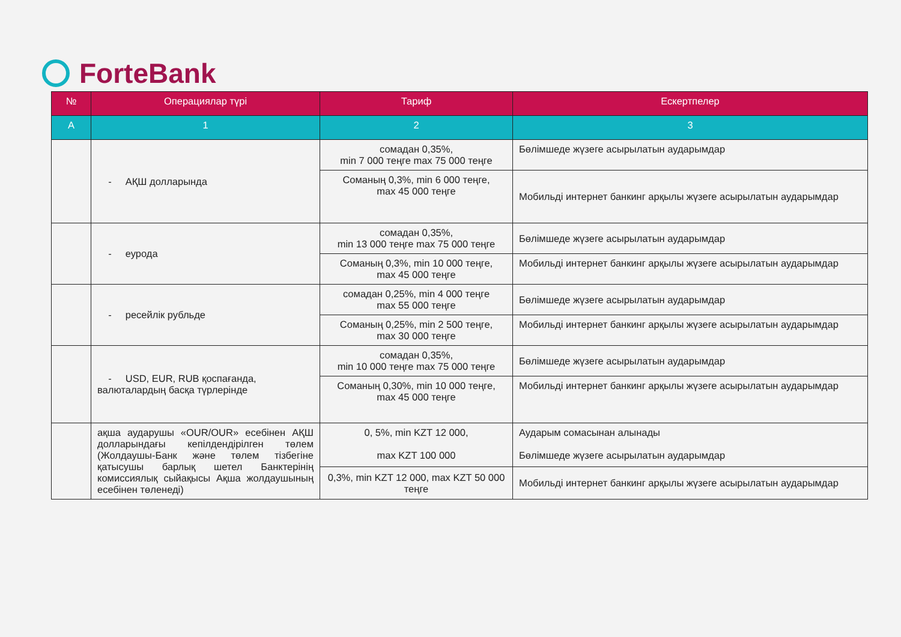ForteBank
| № | Операциялар түрі | Тариф | Ескертпелер |
| --- | --- | --- | --- |
| A | 1 | 2 | 3 |
| | - АҚШ долларында | сомадан 0,35%, min 7 000 теңге max 75 000 теңге | Бөлімшеде жүзеге асырылатын аударымдар |
| | | Соманың 0,3%, min 6 000 теңге, max 45 000 теңге | Мобильді интернет банкинг арқылы жүзеге асырылатын аударымдар |
| | - еурода | сомадан 0,35%, min 13 000 теңге max 75 000 теңге | Бөлімшеде жүзеге асырылатын аударымдар |
| | | Соманың 0,3%, min 10 000 теңге, max 45 000 теңге | Мобильді интернет банкинг арқылы жүзеге асырылатын аударымдар |
| | - ресейлік рубльде | сомадан 0,25%, min 4 000 теңге max 55 000 теңге | Бөлімшеде жүзеге асырылатын аударымдар |
| | | Соманың 0,25%, min 2 500 теңге, max 30 000 теңге | Мобильді интернет банкинг арқылы жүзеге асырылатын аударымдар |
| | - USD, EUR, RUB қоспағанда, валюталардың басқа түрлерінде | сомадан 0,35%, min 10 000 теңге max 75 000 теңге | Бөлімшеде жүзеге асырылатын аударымдар |
| | | Соманың 0,30%, min 10 000 теңге, max 45 000 теңге | Мобильді интернет банкинг арқылы жүзеге асырылатын аударымдар |
| | ақша аударушы «OUR/OUR» есебінен АҚШ долларындағы кепілдендірілген төлем (Жолдаушы-Банк және төлем тізбегіне қатысушы барлық шетел Банктерінің комиссиялық сыйақысы Ақша жолдаушының есебінен төленеді) | 0, 5%, min KZT 12 000, max KZT 100 000 | Аударым сомасынан алынады Бөлімшеде жүзеге асырылатын аударымдар |
| | | 0,3%, min KZT 12 000, max KZT 50 000 теңге | Мобильді интернет банкинг арқылы жүзеге асырылатын аударымдар |